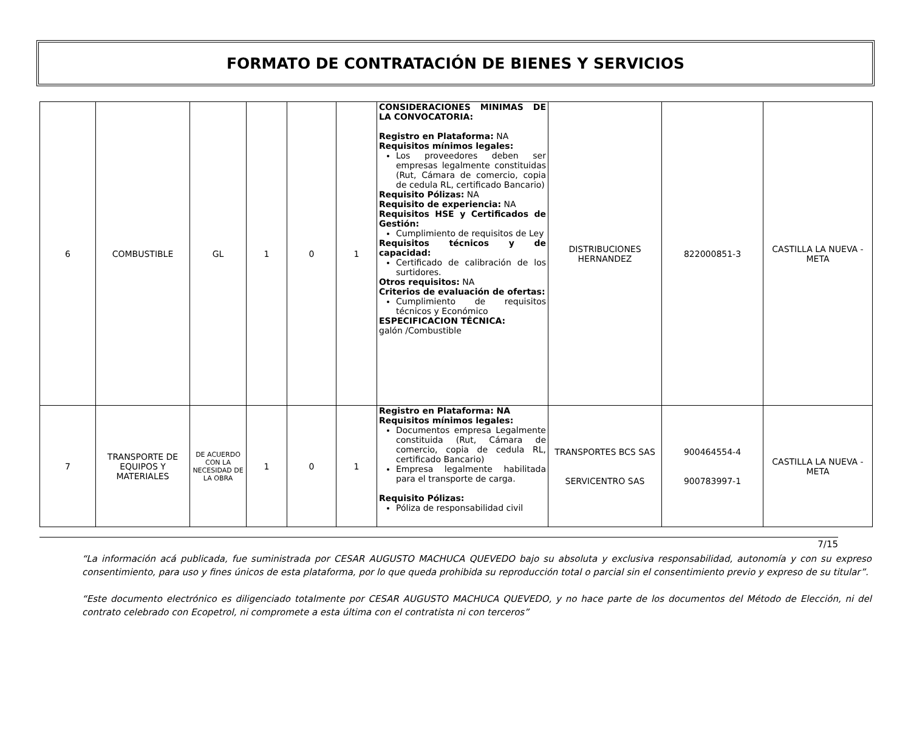FORMATO DE CONTRATACIÓN DE BIENES Y SERVICIOS
| 6 | COMBUSTIBLE | GL | 1 | 0 | 1 | CONSIDERACIONES MINIMAS DE LA CONVOCATORIA: Registro en Plataforma: NA Requisitos mínimos legales: Los proveedores deben ser empresas legalmente constituidas (Rut, Cámara de comercio, copia de cedula RL, certificado Bancario) Requisito Pólizas: NA Requisito de experiencia: NA Requisitos HSE y Certificados de Gestión: Cumplimiento de requisitos de Ley Requisitos técnicos y de capacidad: Certificado de calibración de los surtidores. Otros requisitos: NA Criterios de evaluación de ofertas: Cumplimiento de requisitos técnicos y Económico ESPECIFICACION TÉCNICA: galón /Combustible | DISTRIBUCIONES HERNANDEZ | 822000851-3 | CASTILLA LA NUEVA - META |
| 7 | TRANSPORTE DE EQUIPOS Y MATERIALES | DE ACUERDO CON LA NECESIDAD DE LA OBRA | 1 | 0 | 1 | Registro en Plataforma: NA Requisitos mínimos legales: Documentos empresa Legalmente constituida (Rut, Cámara de comercio, copia de cedula RL, certificado Bancario) Empresa legalmente habilitada para el transporte de carga. Requisito Pólizas: Póliza de responsabilidad civil | TRANSPORTES BCS SAS SERVICENTRO SAS | 900464554-4 900783997-1 | CASTILLA LA NUEVA - META |
7/15
“La información acá publicada, fue suministrada por CESAR AUGUSTO MACHUCA QUEVEDO bajo su absoluta y exclusiva responsabilidad, autonomía y con su expreso consentimiento, para uso y fines únicos de esta plataforma, por lo que queda prohibida su reproducción total o parcial sin el consentimiento previo y expreso de su titular”.
“Este documento electrónico es diligenciado totalmente por CESAR AUGUSTO MACHUCA QUEVEDO, y no hace parte de los documentos del Método de Elección, ni del contrato celebrado con Ecopetrol, ni compromete a esta última con el contratista ni con terceros”